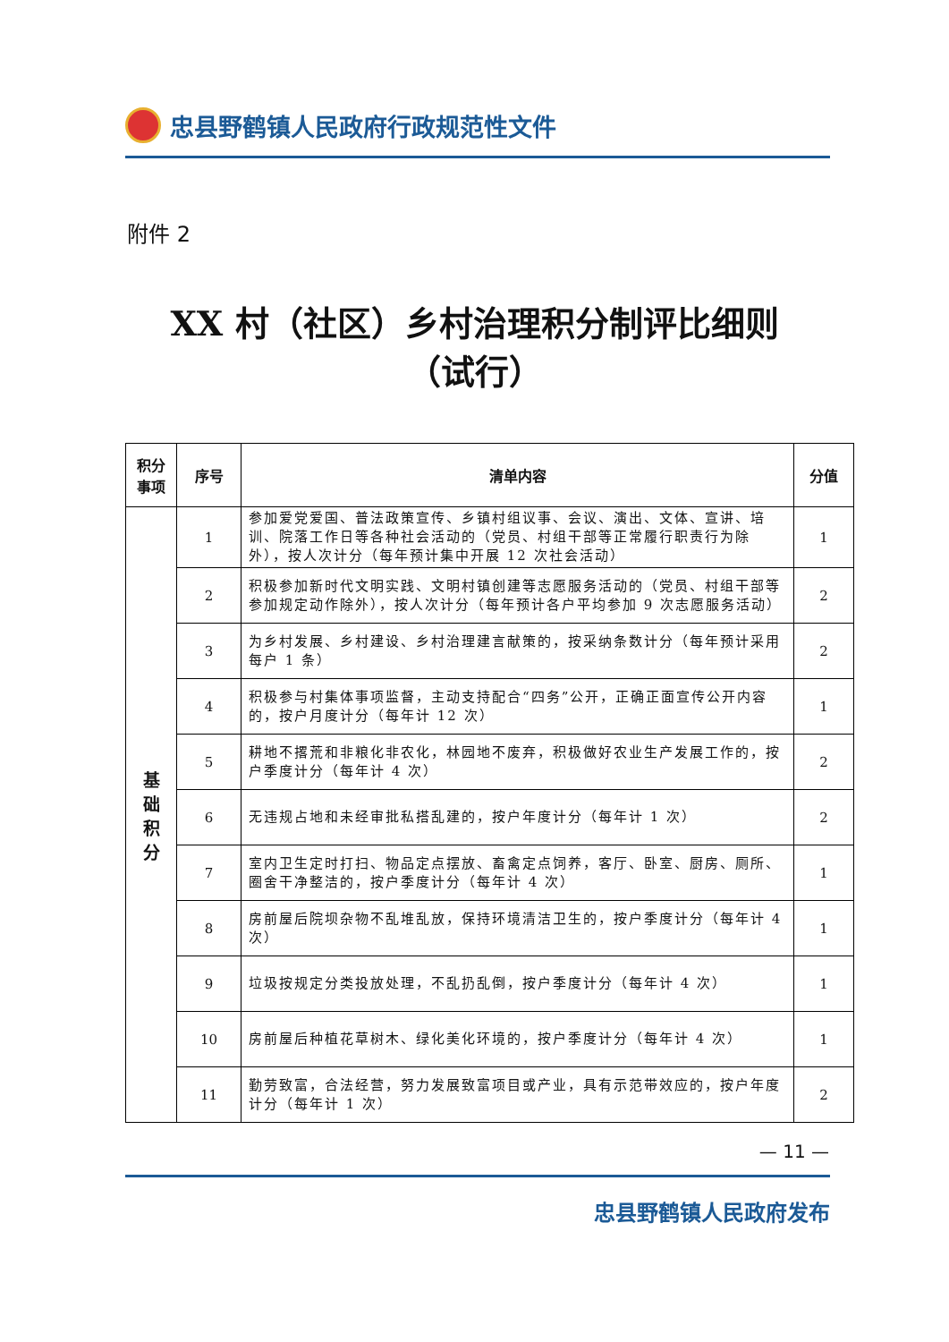忠县野鹤镇人民政府行政规范性文件
附件 2
XX 村（社区）乡村治理积分制评比细则
（试行）
| 积分事项 | 序号 | 清单内容 | 分值 |
| --- | --- | --- | --- |
| 基 础 积 分 | 1 | 参加爱党爱国、普法政策宣传、乡镇村组议事、会议、演出、文体、宣讲、培训、院落工作日等各种社会活动的（党员、村组干部等正常履行职责行为除外），按人次计分（每年预计集中开展 12 次社会活动） | 1 |
| | 2 | 积极参加新时代文明实践、文明村镇创建等志愿服务活动的（党员、村组干部等参加规定动作除外），按人次计分（每年预计各户平均参加 9 次志愿服务活动） | 2 |
| | 3 | 为乡村发展、乡村建设、乡村治理建言献策的，按采纳条数计分（每年预计采用每户 1 条） | 2 |
| | 4 | 积极参与村集体事项监督，主动支持配合“四务”公开，正确正面宣传公开内容的，按户月度计分（每年计 12 次） | 1 |
| | 5 | 耕地不撂荒和非粮化非农化，林园地不废弃，积极做好农业生产发展工作的，按户季度计分（每年计 4 次） | 2 |
| | 6 | 无违规占地和未经审批私搭乱建的，按户年度计分（每年计 1 次） | 2 |
| | 7 | 室内卫生定时打扫、物品定点摆放、畜禽定点饲养，客厅、卧室、厨房、厕所、圈舍干净整洁的，按户季度计分（每年计 4 次） | 1 |
| | 8 | 房前屋后院坝杂物不乱堆乱放，保持环境清洁卫生的，按户季度计分（每年计 4 次） | 1 |
| | 9 | 垃圾按规定分类投放处理，不乱扔乱倒，按户季度计分（每年计 4 次） | 1 |
| | 10 | 房前屋后种植花草树木、绿化美化环境的，按户季度计分（每年计 4 次） | 1 |
| | 11 | 勤劳致富，合法经营，努力发展致富项目或产业，具有示范带效应的，按户年度计分（每年计 1 次） | 2 |
— 11 —
忠县野鹤镇人民政府发布